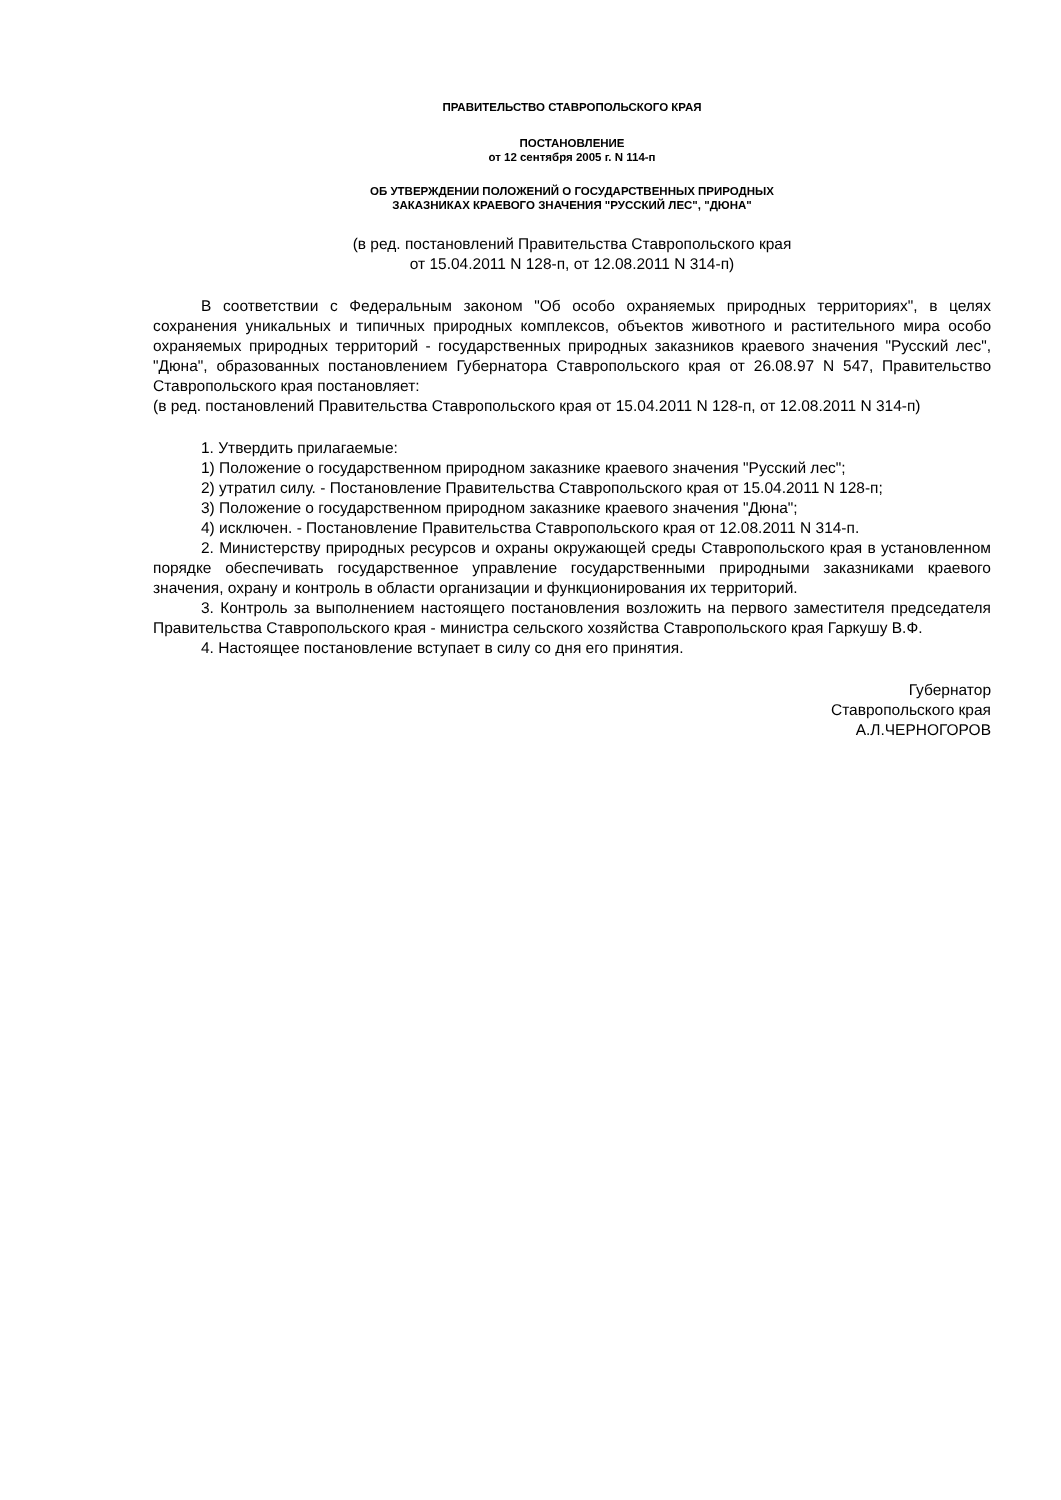ПРАВИТЕЛЬСТВО СТАВРОПОЛЬСКОГО КРАЯ
ПОСТАНОВЛЕНИЕ
от 12 сентября 2005 г. N 114-п
ОБ УТВЕРЖДЕНИИ ПОЛОЖЕНИЙ О ГОСУДАРСТВЕННЫХ ПРИРОДНЫХ
ЗАКАЗНИКАХ КРАЕВОГО ЗНАЧЕНИЯ "РУССКИЙ ЛЕС", "ДЮНА"
(в ред. постановлений Правительства Ставропольского края
от 15.04.2011 N 128-п, от 12.08.2011 N 314-п)
В соответствии с Федеральным законом "Об особо охраняемых природных территориях", в целях сохранения уникальных и типичных природных комплексов, объектов животного и растительного мира особо охраняемых природных территорий - государственных природных заказников краевого значения "Русский лес", "Дюна", образованных постановлением Губернатора Ставропольского края от 26.08.97 N 547, Правительство Ставропольского края постановляет:
(в ред. постановлений Правительства Ставропольского края от 15.04.2011 N 128-п, от 12.08.2011 N 314-п)
1. Утвердить прилагаемые:
1) Положение о государственном природном заказнике краевого значения "Русский лес";
2) утратил силу. - Постановление Правительства Ставропольского края от 15.04.2011 N 128-п;
3) Положение о государственном природном заказнике краевого значения "Дюна";
4) исключен. - Постановление Правительства Ставропольского края от 12.08.2011 N 314-п.
2. Министерству природных ресурсов и охраны окружающей среды Ставропольского края в установленном порядке обеспечивать государственное управление государственными природными заказниками краевого значения, охрану и контроль в области организации и функционирования их территорий.
3. Контроль за выполнением настоящего постановления возложить на первого заместителя председателя Правительства Ставропольского края - министра сельского хозяйства Ставропольского края Гаркушу В.Ф.
4. Настоящее постановление вступает в силу со дня его принятия.
Губернатор
Ставропольского края
А.Л.ЧЕРНОГОРОВ